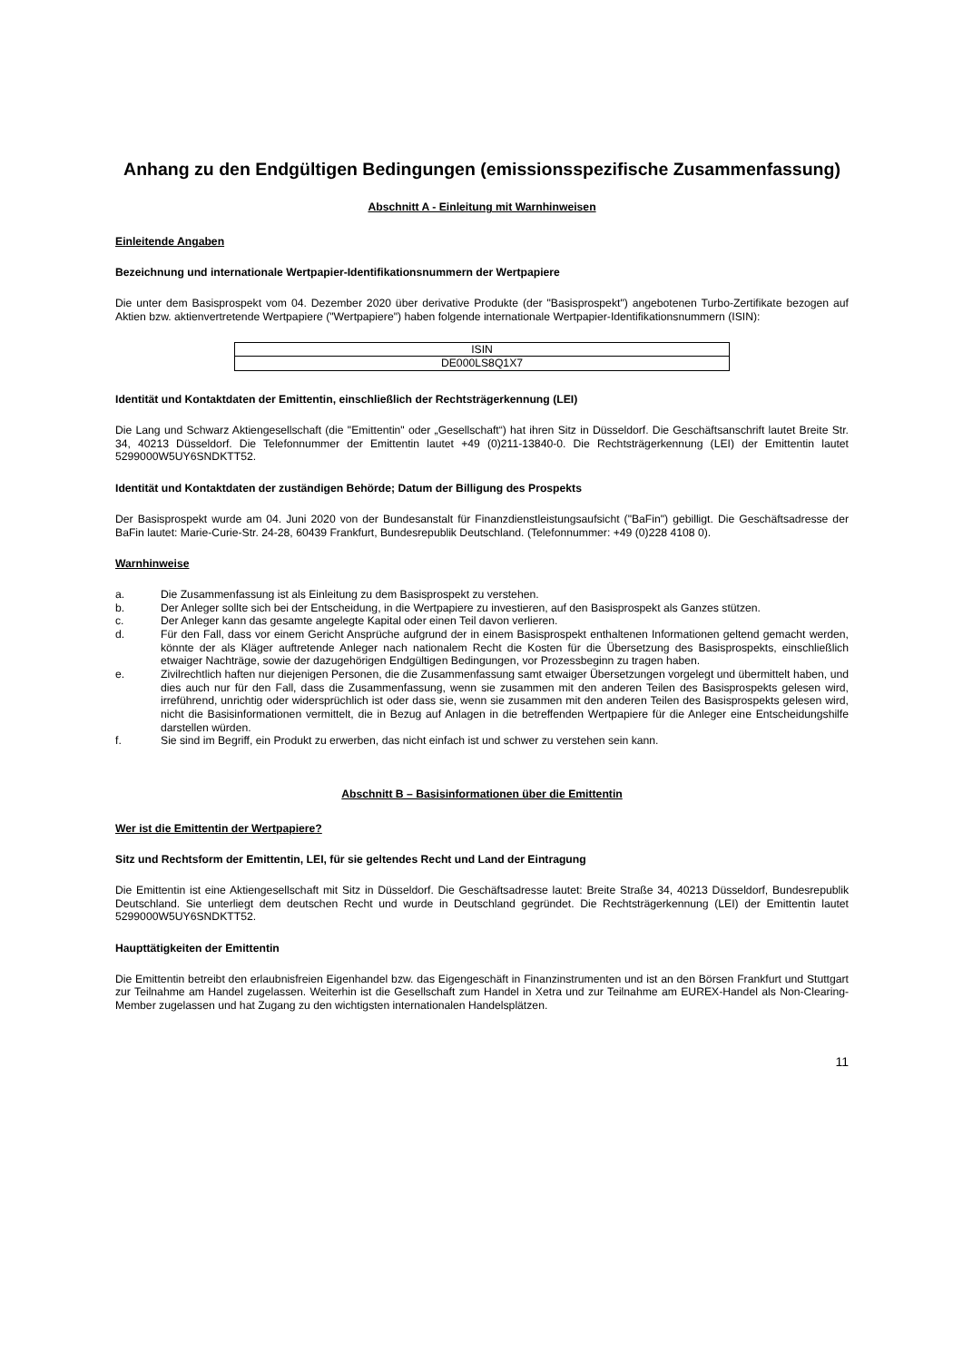Anhang zu den Endgültigen Bedingungen (emissionsspezifische Zusammenfassung)
Abschnitt A - Einleitung mit Warnhinweisen
Einleitende Angaben
Bezeichnung und internationale Wertpapier-Identifikationsnummern der Wertpapiere
Die unter dem Basisprospekt vom 04. Dezember 2020 über derivative Produkte (der "Basisprospekt") angebotenen Turbo-Zertifikate bezogen auf Aktien bzw. aktienvertretende Wertpapiere ("Wertpapiere") haben folgende internationale Wertpapier-Identifikationsnummern (ISIN):
| ISIN |
| DE000LS8Q1X7 |
Identität und Kontaktdaten der Emittentin, einschließlich der Rechtsträgerkennung (LEI)
Die Lang und Schwarz Aktiengesellschaft (die "Emittentin" oder „Gesellschaft“) hat ihren Sitz in Düsseldorf. Die Geschäftsanschrift lautet Breite Str. 34, 40213 Düsseldorf. Die Telefonnummer der Emittentin lautet +49 (0)211-13840-0. Die Rechtsträgerkennung (LEI) der Emittentin lautet 5299000W5UY6SNDKTT52.
Identität und Kontaktdaten der zuständigen Behörde; Datum der Billigung des Prospekts
Der Basisprospekt wurde am 04. Juni 2020 von der Bundesanstalt für Finanzdienstleistungsaufsicht ("BaFin") gebilligt. Die Geschäftsadresse der BaFin lautet: Marie-Curie-Str. 24-28, 60439 Frankfurt, Bundesrepublik Deutschland. (Telefonnummer: +49 (0)228 4108 0).
Warnhinweise
a. Die Zusammenfassung ist als Einleitung zu dem Basisprospekt zu verstehen.
b. Der Anleger sollte sich bei der Entscheidung, in die Wertpapiere zu investieren, auf den Basisprospekt als Ganzes stützen.
c. Der Anleger kann das gesamte angelegte Kapital oder einen Teil davon verlieren.
d. Für den Fall, dass vor einem Gericht Ansprüche aufgrund der in einem Basisprospekt enthaltenen Informationen geltend gemacht werden, könnte der als Kläger auftretende Anleger nach nationalem Recht die Kosten für die Übersetzung des Basisprospekts, einschließlich etwaiger Nachträge, sowie der dazugehörigen Endgültigen Bedingungen, vor Prozessbeginn zu tragen haben.
e. Zivilrechtlich haften nur diejenigen Personen, die die Zusammenfassung samt etwaiger Übersetzungen vorgelegt und übermittelt haben, und dies auch nur für den Fall, dass die Zusammenfassung, wenn sie zusammen mit den anderen Teilen des Basisprospekts gelesen wird, irreführend, unrichtig oder widersprüchlich ist oder dass sie, wenn sie zusammen mit den anderen Teilen des Basisprospekts gelesen wird, nicht die Basisinformationen vermittelt, die in Bezug auf Anlagen in die betreffenden Wertpapiere für die Anleger eine Entscheidungshilfe darstellen würden.
f. Sie sind im Begriff, ein Produkt zu erwerben, das nicht einfach ist und schwer zu verstehen sein kann.
Abschnitt B – Basisinformationen über die Emittentin
Wer ist die Emittentin der Wertpapiere?
Sitz und Rechtsform der Emittentin, LEI, für sie geltendes Recht und Land der Eintragung
Die Emittentin ist eine Aktiengesellschaft mit Sitz in Düsseldorf. Die Geschäftsadresse lautet: Breite Straße 34, 40213 Düsseldorf, Bundesrepublik Deutschland. Sie unterliegt dem deutschen Recht und wurde in Deutschland gegründet. Die Rechtsträgerkennung (LEI) der Emittentin lautet 5299000W5UY6SNDKTT52.
Haupttätigkeiten der Emittentin
Die Emittentin betreibt den erlaubnisfreien Eigenhandel bzw. das Eigengeschäft in Finanzinstrumenten und ist an den Börsen Frankfurt und Stuttgart zur Teilnahme am Handel zugelassen. Weiterhin ist die Gesellschaft zum Handel in Xetra und zur Teilnahme am EUREX-Handel als Non-Clearing-Member zugelassen und hat Zugang zu den wichtigsten internationalen Handelsplätzen.
11